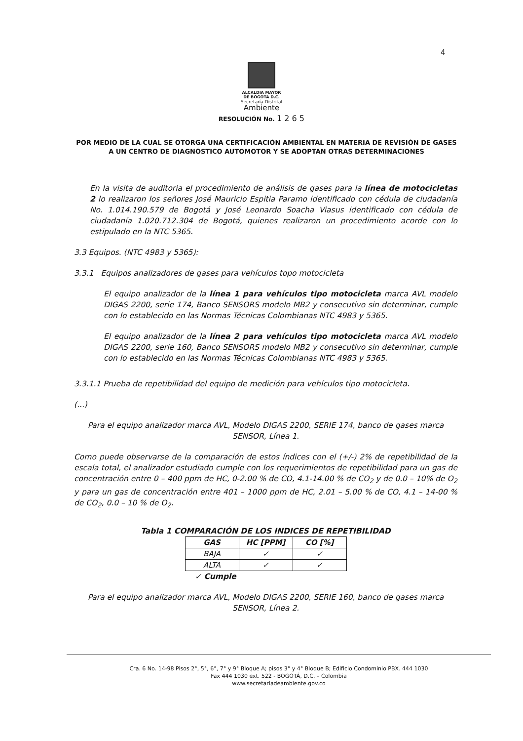4
ALCALDIA MAYOR
DE BOGOTA D.C.
Secretaría Distrital
Ambiente
RESOLUCIÓN No. 1 2 6 5
POR MEDIO DE LA CUAL SE OTORGA UNA CERTIFICACIÓN AMBIENTAL EN MATERIA DE REVISIÓN DE GASES A UN CENTRO DE DIAGNÓSTICO AUTOMOTOR Y SE ADOPTAN OTRAS DETERMINACIONES
En la visita de auditoria el procedimiento de análisis de gases para la línea de motocicletas 2 lo realizaron los señores José Mauricio Espitia Paramo identificado con cédula de ciudadanía No. 1.014.190.579 de Bogotá y José Leonardo Soacha Viasus identificado con cédula de ciudadanía 1.020.712.304 de Bogotá, quienes realizaron un procedimiento acorde con lo estipulado en la NTC 5365.
3.3 Equipos. (NTC 4983 y 5365):
3.3.1 Equipos analizadores de gases para vehículos topo motocicleta
El equipo analizador de la línea 1 para vehículos tipo motocicleta marca AVL modelo DIGAS 2200, serie 174, Banco SENSORS modelo MB2 y consecutivo sin determinar, cumple con lo establecido en las Normas Técnicas Colombianas NTC 4983 y 5365.
El equipo analizador de la línea 2 para vehículos tipo motocicleta marca AVL modelo DIGAS 2200, serie 160, Banco SENSORS modelo MB2 y consecutivo sin determinar, cumple con lo establecido en las Normas Técnicas Colombianas NTC 4983 y 5365.
3.3.1.1 Prueba de repetibilidad del equipo de medición para vehículos tipo motocicleta.
(...)
Para el equipo analizador marca AVL, Modelo DIGAS 2200, SERIE 174, banco de gases marca SENSOR, Línea 1.
Como puede observarse de la comparación de estos índices con el (+/-) 2% de repetibilidad de la escala total, el analizador estudiado cumple con los requerimientos de repetibilidad para un gas de concentración entre 0 – 400 ppm de HC, 0-2.00 % de CO, 4.1-14.00 % de CO<sub>2</sub> y de 0.0 – 10% de O<sub>2</sub> y para un gas de concentración entre 401 – 1000 ppm de HC, 2.01 – 5.00 % de CO, 4.1 – 14-00 % de CO<sub>2</sub>, 0.0 – 10 % de O<sub>2</sub>.
Tabla 1 COMPARACIÓN DE LOS INDICES DE REPETIBILIDAD
| GAS | HC [PPM] | CO [%] |
| --- | --- | --- |
| BAJA | ✓ | ✓ |
| ALTA | ✓ | ✓ |
✓ Cumple
Para el equipo analizador marca AVL, Modelo DIGAS 2200, SERIE 160, banco de gases marca SENSOR, Línea 2.
Cra. 6 No. 14-98 Pisos 2°, 5°, 6°, 7° y 9° Bloque A; pisos 3° y 4° Bloque B; Edificio Condominio PBX. 444 1030
Fax 444 1030 ext. 522 - BOGOTÁ, D.C. – Colombia
www.secretariadeambiente.gov.co